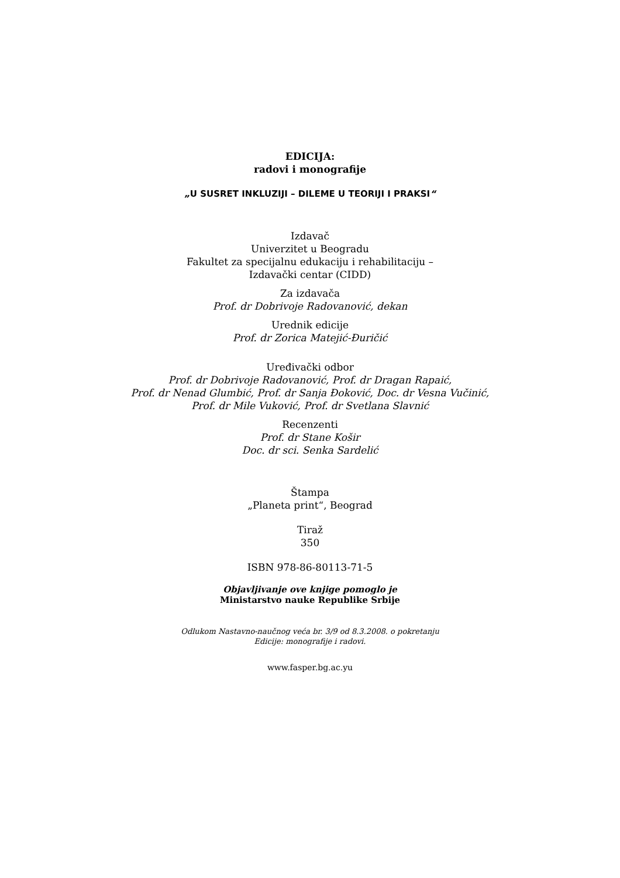EDICIJA:
radovi i monografije
„U SUSRET INKLUZIJI – DILEME U TEORIJI I PRAKSI“
Izdavač
Univerzitet u Beogradu
Fakultet za specijalnu edukaciju i rehabilitaciju –
Izdavački centar (CIDD)
Za izdavača
Prof. dr Dobrivoje Radovanović, dekan
Urednik edicije
Prof. dr Zorica Matejić-Đuričić
Uređivački odbor
Prof. dr Dobrivoje Radovanović, Prof. dr Dragan Rapaić,
Prof. dr Nenad Glumbić, Prof. dr Sanja Đoković, Doc. dr Vesna Vučinić,
Prof. dr Mile Vuković, Prof. dr Svetlana Slavnić
Recenzenti
Prof. dr Stane Košir
Doc. dr sci. Senka Sardelić
Štampa
„Planeta print“, Beograd
Tiraž
350
ISBN 978-86-80113-71-5
Objavljivanje ove knjige pomoglo je
Ministarstvo nauke Republike Srbije
Odlukom Nastavno-naučnog veća br. 3/9 od 8.3.2008. o pokretanju
Edicije: monografije i radovi.
www.fasper.bg.ac.yu